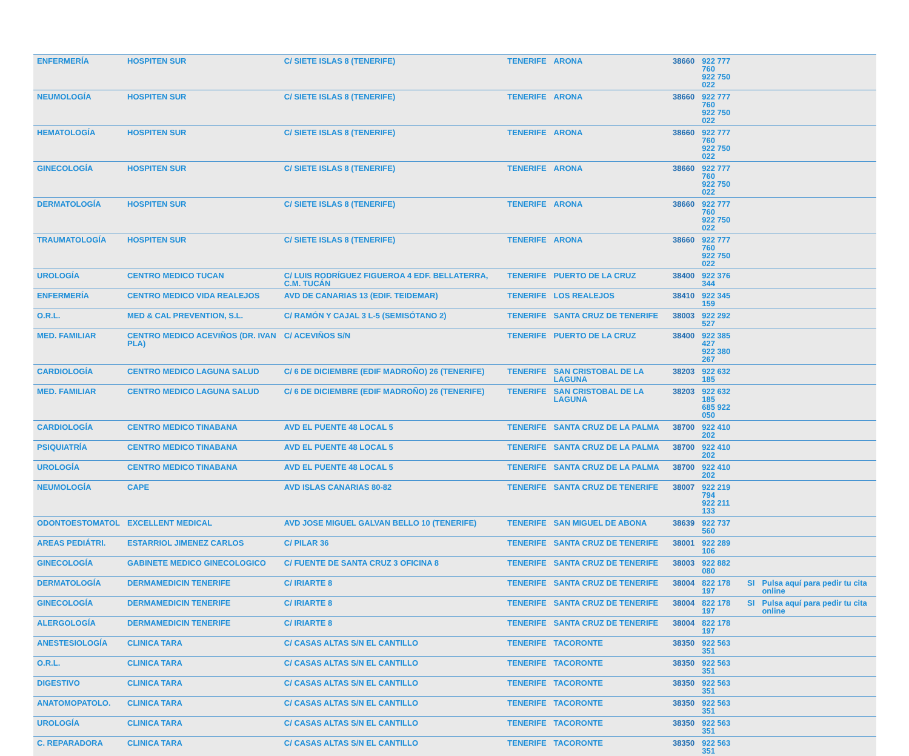| ENFERMERÍA | HOSPITEN SUR | C/ SIETE ISLAS 8 (TENERIFE) | TENERIFE | ARONA | 38660 | 922 777 760 922 750 022 | | |
| NEUMOLOGÍA | HOSPITEN SUR | C/ SIETE ISLAS 8 (TENERIFE) | TENERIFE | ARONA | 38660 | 922 777 760 922 750 022 | | |
| HEMATOLOGÍA | HOSPITEN SUR | C/ SIETE ISLAS 8 (TENERIFE) | TENERIFE | ARONA | 38660 | 922 777 760 922 750 022 | | |
| GINECOLOGÍA | HOSPITEN SUR | C/ SIETE ISLAS 8 (TENERIFE) | TENERIFE | ARONA | 38660 | 922 777 760 922 750 022 | | |
| DERMATOLOGÍA | HOSPITEN SUR | C/ SIETE ISLAS 8 (TENERIFE) | TENERIFE | ARONA | 38660 | 922 777 760 922 750 022 | | |
| TRAUMATOLOGÍA | HOSPITEN SUR | C/ SIETE ISLAS 8 (TENERIFE) | TENERIFE | ARONA | 38660 | 922 777 760 922 750 022 | | |
| UROLOGÍA | CENTRO MEDICO TUCAN | C/ LUIS RODRÍGUEZ FIGUEROA 4 EDF. BELLATERRA, C.M. TUCÁN | TENERIFE | PUERTO DE LA CRUZ | 38400 | 922 376 344 | | |
| ENFERMERÍA | CENTRO MEDICO VIDA REALEJOS | AVD DE CANARIAS 13 (EDIF. TEIDEMAR) | TENERIFE | LOS REALEJOS | 38410 | 922 345 159 | | |
| O.R.L. | MED & CAL PREVENTION, S.L. | C/ RAMÓN Y CAJAL 3 L-5 (SEMISÓTANO 2) | TENERIFE | SANTA CRUZ DE TENERIFE | 38003 | 922 292 527 | | |
| MED. FAMILIAR | CENTRO MEDICO ACEVIÑOS (DR. IVAN PLA) | C/ ACEVIÑOS S/N | TENERIFE | PUERTO DE LA CRUZ | 38400 | 922 385 427 922 380 267 | | |
| CARDIOLOGÍA | CENTRO MEDICO LAGUNA SALUD | C/ 6 DE DICIEMBRE (EDIF MADROÑO) 26 (TENERIFE) | TENERIFE | SAN CRISTOBAL DE LA LAGUNA | 38203 | 922 632 185 | | |
| MED. FAMILIAR | CENTRO MEDICO LAGUNA SALUD | C/ 6 DE DICIEMBRE (EDIF MADROÑO) 26 (TENERIFE) | TENERIFE | SAN CRISTOBAL DE LA LAGUNA | 38203 | 922 632 185 685 922 050 | | |
| CARDIOLOGÍA | CENTRO MEDICO TINABANA | AVD EL PUENTE 48 LOCAL 5 | TENERIFE | SANTA CRUZ DE LA PALMA | 38700 | 922 410 202 | | |
| PSIQUIATRÍA | CENTRO MEDICO TINABANA | AVD EL PUENTE 48 LOCAL 5 | TENERIFE | SANTA CRUZ DE LA PALMA | 38700 | 922 410 202 | | |
| UROLOGÍA | CENTRO MEDICO TINABANA | AVD EL PUENTE 48 LOCAL 5 | TENERIFE | SANTA CRUZ DE LA PALMA | 38700 | 922 410 202 | | |
| NEUMOLOGÍA | CAPE | AVD ISLAS CANARIAS 80-82 | TENERIFE | SANTA CRUZ DE TENERIFE | 38007 | 922 219 794 922 211 133 | | |
| ODONTOESTOMATOL | EXCELLENT MEDICAL | AVD JOSE MIGUEL GALVAN BELLO 10 (TENERIFE) | TENERIFE | SAN MIGUEL DE ABONA | 38639 | 922 737 560 | | |
| AREAS PEDIÁTRI. | ESTARRIOL JIMENEZ CARLOS | C/ PILAR 36 | TENERIFE | SANTA CRUZ DE TENERIFE | 38001 | 922 289 106 | | |
| GINECOLOGÍA | GABINETE MEDICO GINECOLOGICO | C/ FUENTE DE SANTA CRUZ 3 OFICINA 8 | TENERIFE | SANTA CRUZ DE TENERIFE | 38003 | 922 882 080 | | |
| DERMATOLOGÍA | DERMAMEDICIN TENERIFE | C/ IRIARTE 8 | TENERIFE | SANTA CRUZ DE TENERIFE | 38004 | 822 178 197 | SI | Pulsa aquí para pedir tu cita online |
| GINECOLOGÍA | DERMAMEDICIN TENERIFE | C/ IRIARTE 8 | TENERIFE | SANTA CRUZ DE TENERIFE | 38004 | 822 178 197 | SI | Pulsa aquí para pedir tu cita online |
| ALERGOLOGÍA | DERMAMEDICIN TENERIFE | C/ IRIARTE 8 | TENERIFE | SANTA CRUZ DE TENERIFE | 38004 | 822 178 197 | | |
| ANESTESIOLOGÍA | CLINICA TARA | C/ CASAS ALTAS S/N EL CANTILLO | TENERIFE | TACORONTE | 38350 | 922 563 351 | | |
| O.R.L. | CLINICA TARA | C/ CASAS ALTAS S/N EL CANTILLO | TENERIFE | TACORONTE | 38350 | 922 563 351 | | |
| DIGESTIVO | CLINICA TARA | C/ CASAS ALTAS S/N EL CANTILLO | TENERIFE | TACORONTE | 38350 | 922 563 351 | | |
| ANATOMOPATOLO. | CLINICA TARA | C/ CASAS ALTAS S/N EL CANTILLO | TENERIFE | TACORONTE | 38350 | 922 563 351 | | |
| UROLOGÍA | CLINICA TARA | C/ CASAS ALTAS S/N EL CANTILLO | TENERIFE | TACORONTE | 38350 | 922 563 351 | | |
| C. REPARADORA | CLINICA TARA | C/ CASAS ALTAS S/N EL CANTILLO | TENERIFE | TACORONTE | 38350 | 922 563 351 | | |